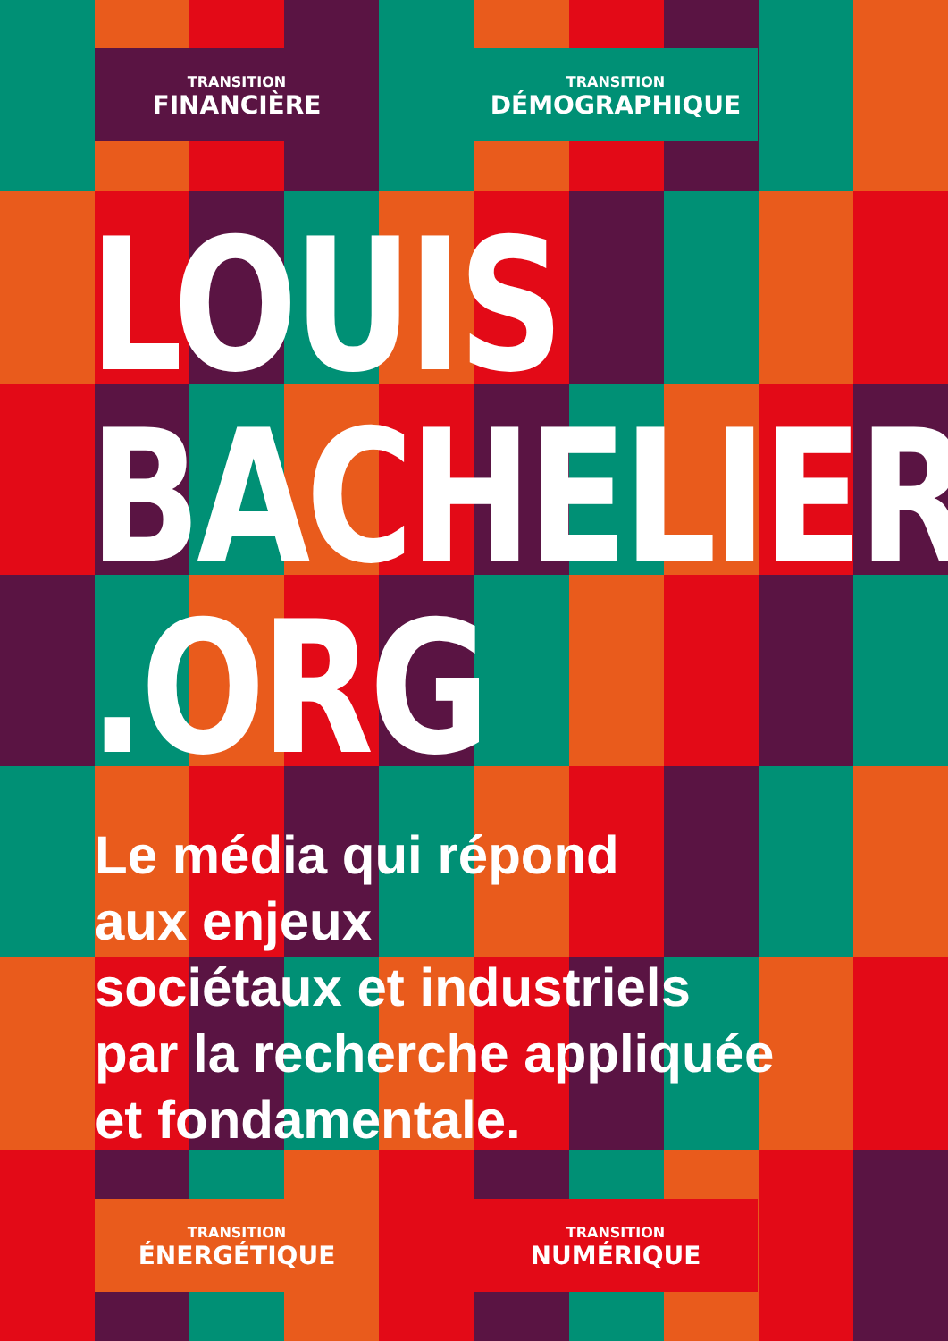TRANSITION
FINANCIÈRE
TRANSITION
DÉMOGRAPHIQUE
LOUIS
BACHELIER
.ORG
Le média qui répond
aux enjeux
sociétaux et industriels
par la recherche appliquée
et fondamentale.
TRANSITION
ÉNERGÉTIQUE
TRANSITION
NUMÉRIQUE